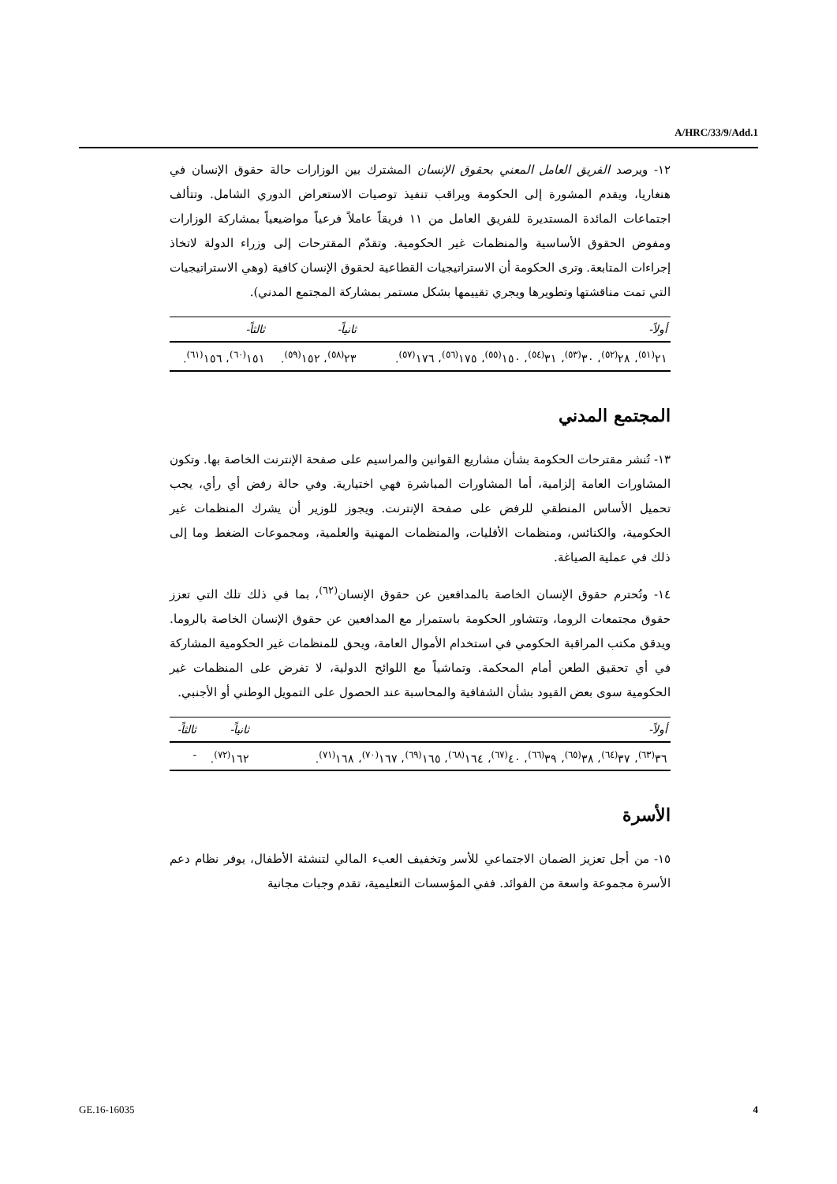A/HRC/33/9/Add.1
١٢- ويرصد الفريق العامل المعني بحقوق الإنسان المشترك بين الوزارات حالة حقوق الإنسان في هنغاريا، ويقدم المشورة إلى الحكومة ويراقب تنفيذ توصيات الاستعراض الدوري الشامل. وتتألف اجتماعات المائدة المستديرة للفريق العامل من ١١ فريقاً عاملاً فرعياً مواضيعياً بمشاركة الوزارات ومفوض الحقوق الأساسية والمنظمات غير الحكومية. وتقدّم المقترحات إلى وزراء الدولة لاتخاذ إجراءات المتابعة. وترى الحكومة أن الاستراتيجيات القطاعية لحقوق الإنسان كافية (وهي الاستراتيجيات التي تمت مناقشتها وتطويرها ويجري تقييمها بشكل مستمر بمشاركة المجتمع المدني).
| أولاً- | ثانياً- | ثالثاً- |
| --- | --- | --- |
| ٢١<sup>(٥١)</sup>، ٢٨<sup>(٥٢)</sup>، ٣٠<sup>(٥٣)</sup>، ٣١<sup>(٥٤)</sup>، ١٥٠<sup>(٥٥)</sup>، ١٧٥<sup>(٥٦)</sup>، ١٧٦<sup>(٥٧)</sup>. | ٢٣<sup>(٥٨)</sup>، ١٥٢<sup>(٥٩)</sup>. | ١٥١<sup>(٦٠)</sup>، ١٥٦<sup>(٦١)</sup>. |
المجتمع المدني
١٣- تُنشر مقترحات الحكومة بشأن مشاريع القوانين والمراسيم على صفحة الإنترنت الخاصة بها. وتكون المشاورات العامة إلزامية، أما المشاورات المباشرة فهي اختيارية. وفي حالة رفض أي رأي، يجب تحميل الأساس المنطقي للرفض على صفحة الإنترنت. ويجوز للوزير أن يشرك المنظمات غير الحكومية، والكنائس، ومنظمات الأقليات، والمنظمات المهنية والعلمية، ومجموعات الضغط وما إلى ذلك في عملية الصياغة.
١٤- وتُحترم حقوق الإنسان الخاصة بالمدافعين عن حقوق الإنسان<sup>(٦٢)</sup>، بما في ذلك تلك التي تعزز حقوق مجتمعات الروما، وتتشاور الحكومة باستمرار مع المدافعين عن حقوق الإنسان الخاصة بالروما. ويدقق مكتب المراقبة الحكومي في استخدام الأموال العامة، ويحق للمنظمات غير الحكومية المشاركة في أي تحقيق الطعن أمام المحكمة. وتماشياً مع اللوائح الدولية، لا تفرض على المنظمات غير الحكومية سوى بعض القيود بشأن الشفافية والمحاسبة عند الحصول على التمويل الوطني أو الأجنبي.
| أولاً- | ثانياً- | ثالثاً- |
| --- | --- | --- |
| ٣٦<sup>(٦٣)</sup>، ٣٧<sup>(٦٤)</sup>، ٣٨<sup>(٦٥)</sup>، ٣٩<sup>(٦٦)</sup>، ٤٠<sup>(٦٧)</sup>، ١٦٤<sup>(٦٨)</sup>، ١٦٥<sup>(٦٩)</sup>، ١٦٧<sup>(٧٠)</sup>، ١٦٨<sup>(٧١)</sup>. | ١٦٢<sup>(٧٢)</sup>. | - |
الأسرة
١٥- من أجل تعزيز الضمان الاجتماعي للأسر وتخفيف العبء المالي لتنشئة الأطفال، يوفر نظام دعم الأسرة مجموعة واسعة من الفوائد. ففي المؤسسات التعليمية، تقدم وجبات مجانية
GE.16-16035 4